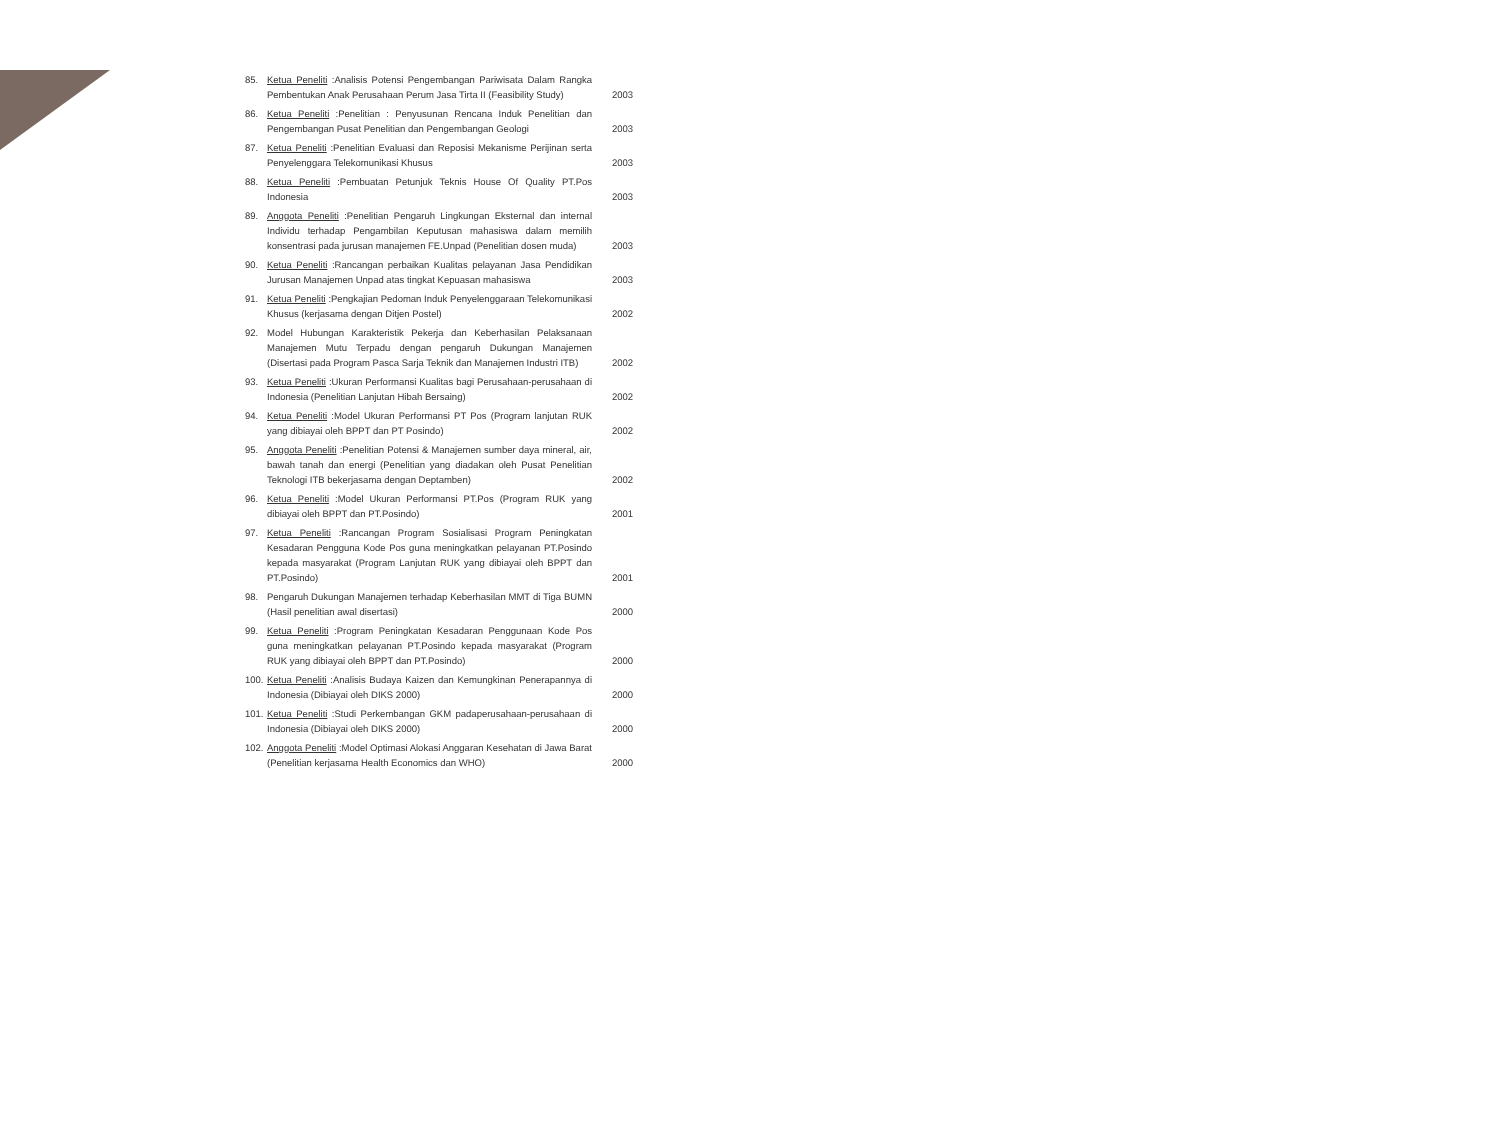| 85. | Ketua Peneliti :Analisis Potensi Pengembangan Pariwisata Dalam Rangka Pembentukan Anak Perusahaan Perum Jasa Tirta II (Feasibility Study) | 2003 |
| 86. | Ketua Peneliti :Penelitian : Penyusunan Rencana Induk Penelitian dan Pengembangan Pusat Penelitian dan Pengembangan Geologi | 2003 |
| 87. | Ketua Peneliti :Penelitian Evaluasi dan Reposisi Mekanisme Perijinan serta Penyelenggara Telekomunikasi Khusus | 2003 |
| 88. | Ketua Peneliti :Pembuatan Petunjuk Teknis House Of Quality PT.Pos Indonesia | 2003 |
| 89. | Anggota Peneliti :Penelitian Pengaruh Lingkungan Eksternal dan internal Individu terhadap Pengambilan Keputusan mahasiswa dalam memilih konsentrasi pada jurusan manajemen FE.Unpad (Penelitian dosen muda) | 2003 |
| 90. | Ketua Peneliti :Rancangan perbaikan Kualitas pelayanan Jasa Pendidikan Jurusan Manajemen Unpad atas tingkat Kepuasan mahasiswa | 2003 |
| 91. | Ketua Peneliti :Pengkajian Pedoman Induk Penyelenggaraan Telekomunikasi Khusus (kerjasama dengan Ditjen Postel) | 2002 |
| 92. | Model Hubungan Karakteristik Pekerja dan Keberhasilan Pelaksanaan Manajemen Mutu Terpadu dengan pengaruh Dukungan Manajemen (Disertasi pada Program Pasca Sarja Teknik dan Manajemen Industri ITB) | 2002 |
| 93. | Ketua Peneliti :Ukuran Performansi Kualitas bagi Perusahaan-perusahaan di Indonesia (Penelitian Lanjutan Hibah Bersaing) | 2002 |
| 94. | Ketua Peneliti :Model Ukuran Performansi PT Pos (Program lanjutan RUK yang dibiayai oleh BPPT dan PT Posindo) | 2002 |
| 95. | Anggota Peneliti :Penelitian Potensi & Manajemen sumber daya mineral, air, bawah tanah dan energi (Penelitian yang diadakan oleh Pusat Penelitian Teknologi ITB bekerjasama dengan Deptamben) | 2002 |
| 96. | Ketua Peneliti :Model Ukuran Performansi PT.Pos (Program RUK yang dibiayai oleh BPPT dan PT.Posindo) | 2001 |
| 97. | Ketua Peneliti :Rancangan Program Sosialisasi Program Peningkatan Kesadaran Pengguna Kode Pos guna meningkatkan pelayanan PT.Posindo kepada masyarakat (Program Lanjutan RUK yang dibiayai oleh BPPT dan PT.Posindo) | 2001 |
| 98. | Pengaruh Dukungan Manajemen terhadap Keberhasilan MMT di Tiga BUMN (Hasil penelitian awal disertasi) | 2000 |
| 99. | Ketua Peneliti :Program Peningkatan Kesadaran Penggunaan Kode Pos guna meningkatkan pelayanan PT.Posindo kepada masyarakat (Program RUK yang dibiayai oleh BPPT dan PT.Posindo) | 2000 |
| 100. | Ketua Peneliti :Analisis Budaya Kaizen dan Kemungkinan Penerapannya di Indonesia (Dibiayai oleh DIKS 2000) | 2000 |
| 101. | Ketua Peneliti :Studi Perkembangan GKM padaperusahaan-perusahaan di Indonesia (Dibiayai oleh DIKS 2000) | 2000 |
| 102. | Anggota Peneliti :Model Optimasi Alokasi Anggaran Kesehatan di Jawa Barat (Penelitian kerjasama Health Economics dan WHO) | 2000 |